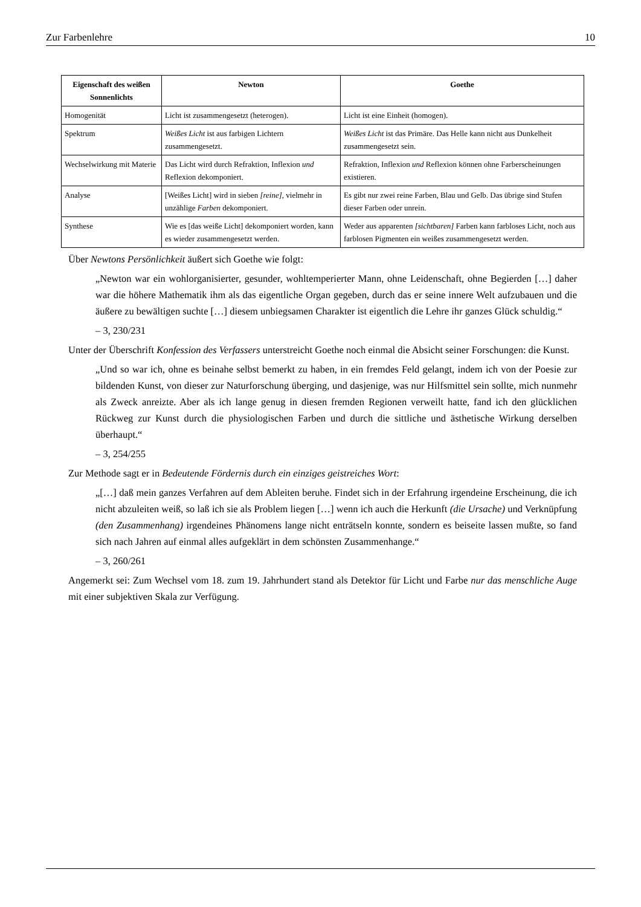Zur Farbenlehre 10
| Eigenschaft des weißen Sonnenlichts | Newton | Goethe |
| --- | --- | --- |
| Homogenität | Licht ist zusammengesetzt (heterogen). | Licht ist eine Einheit (homogen). |
| Spektrum | Weißes Licht ist aus farbigen Lichtern zusammengesetzt. | Weißes Licht ist das Primäre. Das Helle kann nicht aus Dunkelheit zusammengesetzt sein. |
| Wechselwirkung mit Materie | Das Licht wird durch Refraktion, Inflexion und Reflexion dekomponiert. | Refraktion, Inflexion und Reflexion können ohne Farberscheinungen existieren. |
| Analyse | [Weißes Licht] wird in sieben [reine] , vielmehr in unzählige Farben dekomponiert. | Es gibt nur zwei reine Farben, Blau und Gelb. Das übrige sind Stufen dieser Farben oder unrein. |
| Synthese | Wie es [das weiße Licht] dekomponiert worden, kann es wieder zusammengesetzt werden. | Weder aus apparenten [sichtbaren] Farben kann farbloses Licht, noch aus farblosen Pigmenten ein weißes zusammengesetzt werden. |
Über Newtons Persönlichkeit äußert sich Goethe wie folgt:
„Newton war ein wohlorganisierter, gesunder, wohltemperierter Mann, ohne Leidenschaft, ohne Begierden […] daher war die höhere Mathematik ihm als das eigentliche Organ gegeben, durch das er seine innere Welt aufzubauen und die äußere zu bewältigen suchte […] diesem unbiegsamen Charakter ist eigentlich die Lehre ihr ganzes Glück schuldig.“
– 3, 230/231
Unter der Überschrift Konfession des Verfassers unterstreicht Goethe noch einmal die Absicht seiner Forschungen: die Kunst.
„Und so war ich, ohne es beinahe selbst bemerkt zu haben, in ein fremdes Feld gelangt, indem ich von der Poesie zur bildenden Kunst, von dieser zur Naturforschung überging, und dasjenige, was nur Hilfsmittel sein sollte, mich nunmehr als Zweck anreizte. Aber als ich lange genug in diesen fremden Regionen verweilt hatte, fand ich den glücklichen Rückweg zur Kunst durch die physiologischen Farben und durch die sittliche und ästhetische Wirkung derselben überhaupt.“
– 3, 254/255
Zur Methode sagt er in Bedeutende Fördernis durch ein einziges geistreiches Wort:
„[…] daß mein ganzes Verfahren auf dem Ableiten beruhe. Findet sich in der Erfahrung irgendeine Erscheinung, die ich nicht abzuleiten weiß, so laß ich sie als Problem liegen […] wenn ich auch die Herkunft (die Ursache) und Verknüpfung (den Zusammenhang) irgendeines Phänomens lange nicht enträtseln konnte, sondern es beiseite lassen mußte, so fand sich nach Jahren auf einmal alles aufgeklärt in dem schönsten Zusammenhange.“
– 3, 260/261
Angemerkt sei: Zum Wechsel vom 18. zum 19. Jahrhundert stand als Detektor für Licht und Farbe nur das menschliche Auge mit einer subjektiven Skala zur Verfügung.